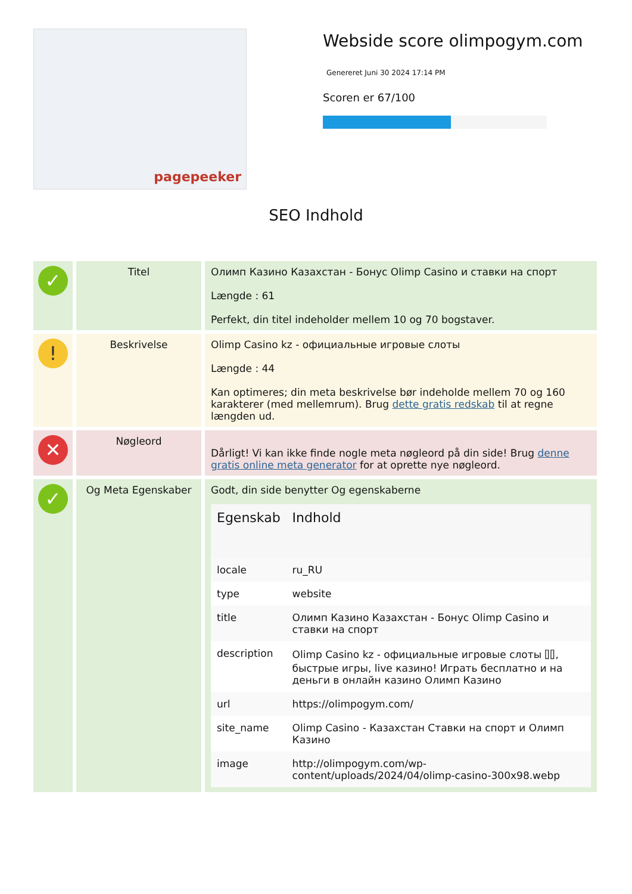pagepeeker
Webside score olimpogym.com
Genereret Juni 30 2024 17:14 PM
Scoren er 67/100
SEO Indhold
| ✓ | Titel | Олимп Казино Казахстан - Бонус Olimp Casino и ставки на спорт Længde : 61 Perfekt, din titel indeholder mellem 10 og 70 bogstaver. |
| ! | Beskrivelse | Olimp Casino kz - официальные игровые слоты Længde : 44 Kan optimeres; din meta beskrivelse bør indeholde mellem 70 og 160 karakterer (med mellemrum). Brug dette gratis redskab til at regne længden ud. |
| ✕ | Nøgleord | Dårligt! Vi kan ikke finde nogle meta nøgleord på din side! Brug denne gratis online meta generator for at oprette nye nøgleord. |
| ✓ | Og Meta Egenskaber | Godt, din side benytter Og egenskaberne / Egenskab / Indhold / / --- / --- / / locale / ru_RU / / type / website / / title / Олимп Казино Казахстан - Бонус Olimp Casino и ставки на спорт / / description / Olimp Casino kz - официальные игровые слоты ⌷⌷, быстрые игры, live казино! Играть бесплатно и на деньги в онлайн казино Олимп Казино / / url / https://olimpogym.com/ / / site_name / Olimp Casino - Казахстан Ставки на спорт и Олимп Казино / / image / http://olimpogym.com/wp-content/uploads/2024/04/olimp-casino-300x98.webp / |